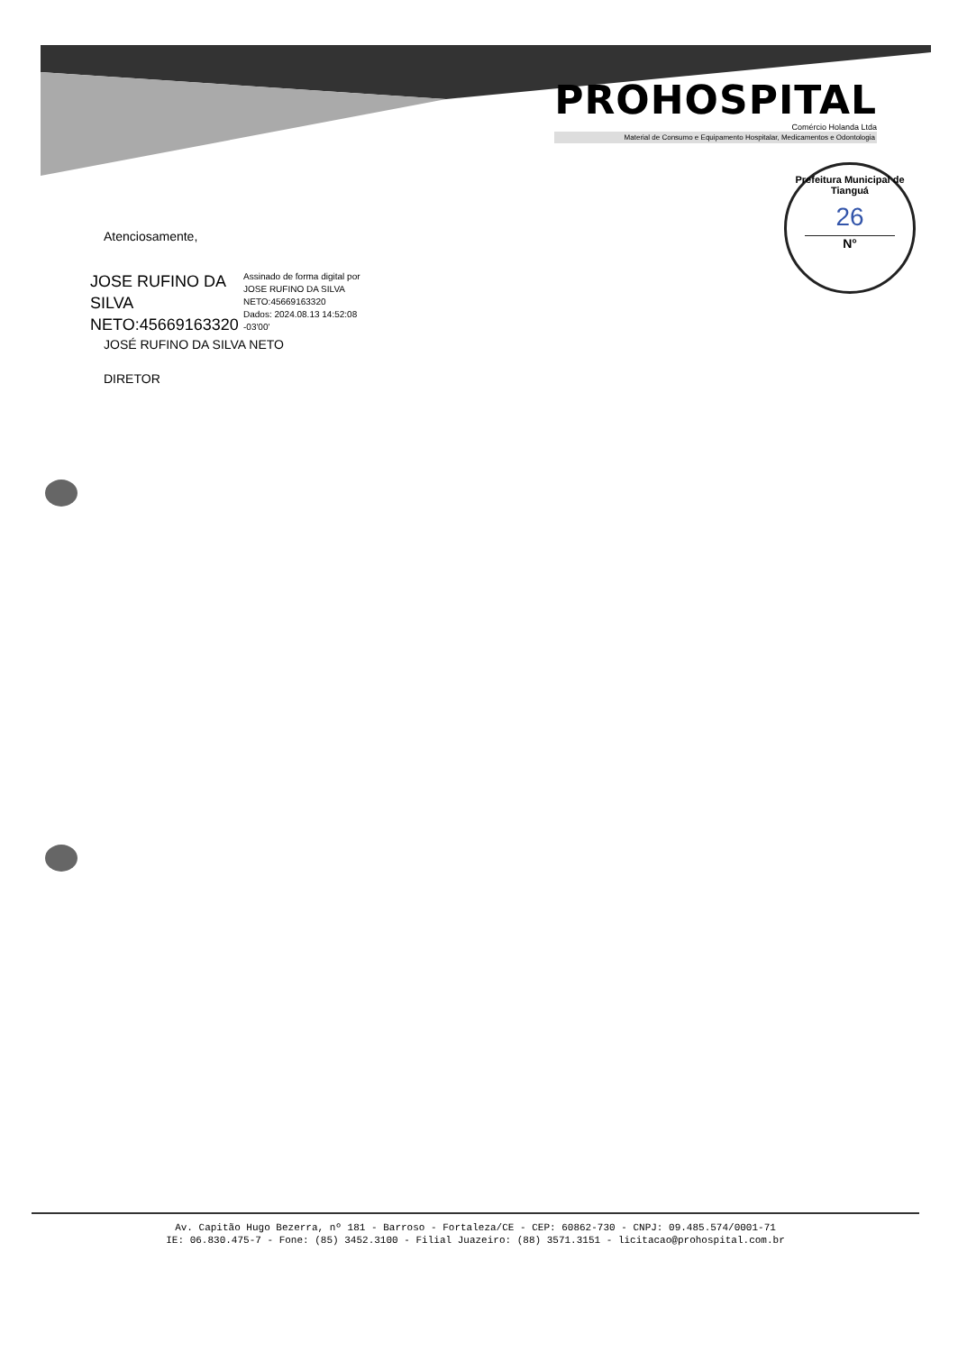PROHOSPITAL
Comércio Holanda Ltda
Material de Consumo e Equipamento Hospitalar, Medicamentos e Odontologia
Prefeitura Municipal de Tianguá
26
N°
Atenciosamente,
JOSE RUFINO DA SILVA NETO:45669163320
Assinado de forma digital por
JOSE RUFINO DA SILVA
NETO:45669163320
Dados: 2024.08.13 14:52:08
-03'00'
JOSÉ RUFINO DA SILVA NETO
DIRETOR
Av. Capitão Hugo Bezerra, nº 181 - Barroso - Fortaleza/CE - CEP: 60862-730 - CNPJ: 09.485.574/0001-71
IE: 06.830.475-7 - Fone: (85) 3452.3100 - Filial Juazeiro: (88) 3571.3151 - licitacao@prohospital.com.br